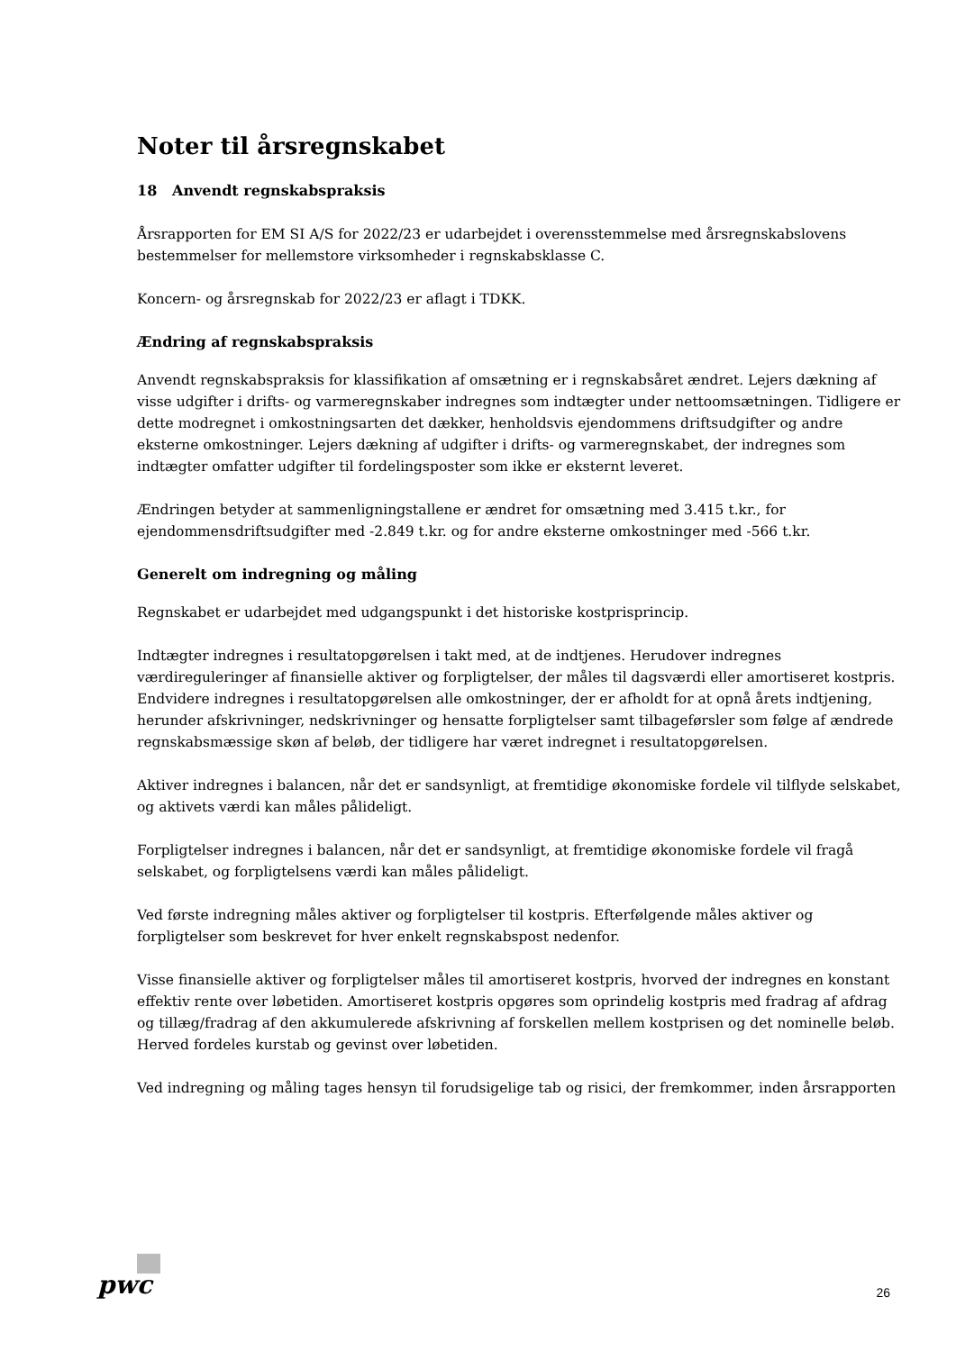Noter til årsregnskabet
18 Anvendt regnskabspraksis
Årsrapporten for EM SI A/S for 2022/23 er udarbejdet i overensstemmelse med årsregnskabslovens bestemmelser for mellemstore virksomheder i regnskabsklasse C.
Koncern- og årsregnskab for 2022/23 er aflagt i TDKK.
Ændring af regnskabspraksis
Anvendt regnskabspraksis for klassifikation af omsætning er i regnskabsåret ændret. Lejers dækning af visse udgifter i drifts- og varmeregnskaber indregnes som indtægter under nettoomsætningen. Tidligere er dette modregnet i omkostningsarten det dækker, henholdsvis ejendommens driftsudgifter og andre eksterne omkostninger. Lejers dækning af udgifter i drifts- og varmeregnskabet, der indregnes som indtægter omfatter udgifter til fordelingsposter som ikke er eksternt leveret.
Ændringen betyder at sammenligningstallene er ændret for omsætning med 3.415 t.kr., for ejendommensdriftsudgifter med -2.849 t.kr. og for andre eksterne omkostninger med -566 t.kr.
Generelt om indregning og måling
Regnskabet er udarbejdet med udgangspunkt i det historiske kostprisprincip.
Indtægter indregnes i resultatopgørelsen i takt med, at de indtjenes. Herudover indregnes værdireguleringer af finansielle aktiver og forpligtelser, der måles til dagsværdi eller amortiseret kostpris. Endvidere indregnes i resultatopgørelsen alle omkostninger, der er afholdt for at opnå årets indtjening, herunder afskrivninger, nedskrivninger og hensatte forpligtelser samt tilbageførsler som følge af ændrede regnskabsmæssige skøn af beløb, der tidligere har været indregnet i resultatopgørelsen.
Aktiver indregnes i balancen, når det er sandsynligt, at fremtidige økonomiske fordele vil tilflyde selskabet, og aktivets værdi kan måles pålideligt.
Forpligtelser indregnes i balancen, når det er sandsynligt, at fremtidige økonomiske fordele vil fragå selskabet, og forpligtelsens værdi kan måles pålideligt.
Ved første indregning måles aktiver og forpligtelser til kostpris. Efterfølgende måles aktiver og forpligtelser som beskrevet for hver enkelt regnskabspost nedenfor.
Visse finansielle aktiver og forpligtelser måles til amortiseret kostpris, hvorved der indregnes en konstant effektiv rente over løbetiden. Amortiseret kostpris opgøres som oprindelig kostpris med fradrag af afdrag og tillæg/fradrag af den akkumulerede afskrivning af forskellen mellem kostprisen og det nominelle beløb. Herved fordeles kurstab og gevinst over løbetiden.
Ved indregning og måling tages hensyn til forudsigelige tab og risici, der fremkommer, inden årsrapporten
pwc 26